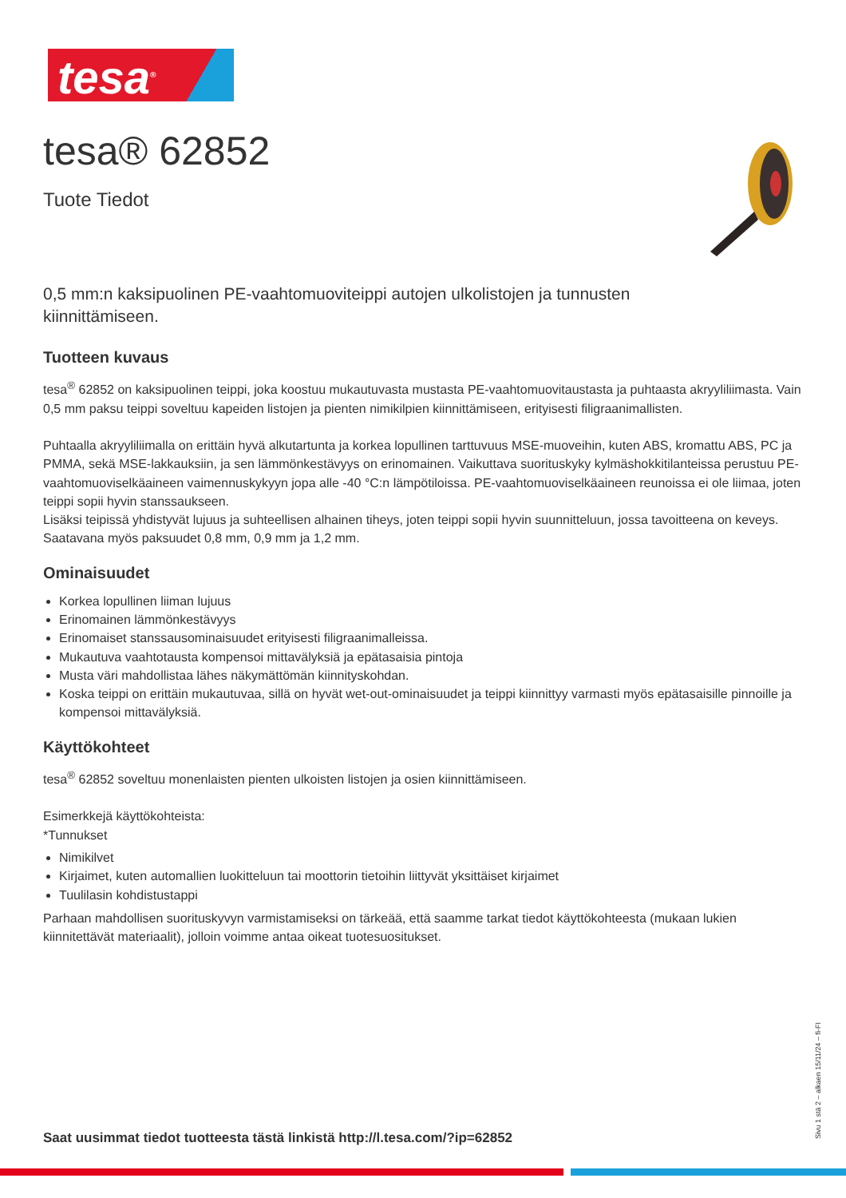tesa<sup>®</sup>
tesa® 62852
Tuote Tiedot
0,5 mm:n kaksipuolinen PE-vaahtomuoviteippi autojen ulkolistojen ja tunnusten kiinnittämiseen.
Tuotteen kuvaus
tesa<sup>®</sup> 62852 on kaksipuolinen teippi, joka koostuu mukautuvasta mustasta PE-vaahtomuovitaustasta ja puhtaasta akryyliliimasta. Vain 0,5 mm paksu teippi soveltuu kapeiden listojen ja pienten nimikilpien kiinnittämiseen, erityisesti filigraanimallisten.
Puhtaalla akryyliliimalla on erittäin hyvä alkutartunta ja korkea lopullinen tarttuvuus MSE-muoveihin, kuten ABS, kromattu ABS, PC ja PMMA, sekä MSE-lakkauksiin, ja sen lämmönkestävyys on erinomainen. Vaikuttava suorituskyky kylmäshokkitilanteissa perustuu PE-vaahtomuoviselkäaineen vaimennuskykyyn jopa alle -40 °C:n lämpötiloissa. PE-vaahtomuoviselkäaineen reunoissa ei ole liimaa, joten teippi sopii hyvin stanssaukseen.
Lisäksi teipissä yhdistyvät lujuus ja suhteellisen alhainen tiheys, joten teippi sopii hyvin suunnitteluun, jossa tavoitteena on keveys.
Saatavana myös paksuudet 0,8 mm, 0,9 mm ja 1,2 mm.
Ominaisuudet
Korkea lopullinen liiman lujuus
Erinomainen lämmönkestävyys
Erinomaiset stanssausominaisuudet erityisesti filigraanimalleissa.
Mukautuva vaahtotausta kompensoi mittavälyksiä ja epätasaisia pintoja
Musta väri mahdollistaa lähes näkymättömän kiinnityskohdan.
Koska teippi on erittäin mukautuvaa, sillä on hyvät wet-out-ominaisuudet ja teippi kiinnittyy varmasti myös epätasaisille pinnoille ja kompensoi mittavälyksiä.
Käyttökohteet
tesa<sup>®</sup> 62852 soveltuu monenlaisten pienten ulkoisten listojen ja osien kiinnittämiseen.
Esimerkkejä käyttökohteista:
*Tunnukset
Nimikilvet
Kirjaimet, kuten automallien luokitteluun tai moottorin tietoihin liittyvät yksittäiset kirjaimet
Tuulilasin kohdistustappi
Parhaan mahdollisen suorituskyvyn varmistamiseksi on tärkeää, että saamme tarkat tiedot käyttökohteesta (mukaan lukien kiinnitettävät materiaalit), jolloin voimme antaa oikeat tuotesuositukset.
Saat uusimmat tiedot tuotteesta tästä linkistä http://l.tesa.com/?ip=62852
Sivu 1 stä 2 – alkaen 15/11/24 – fi-FI